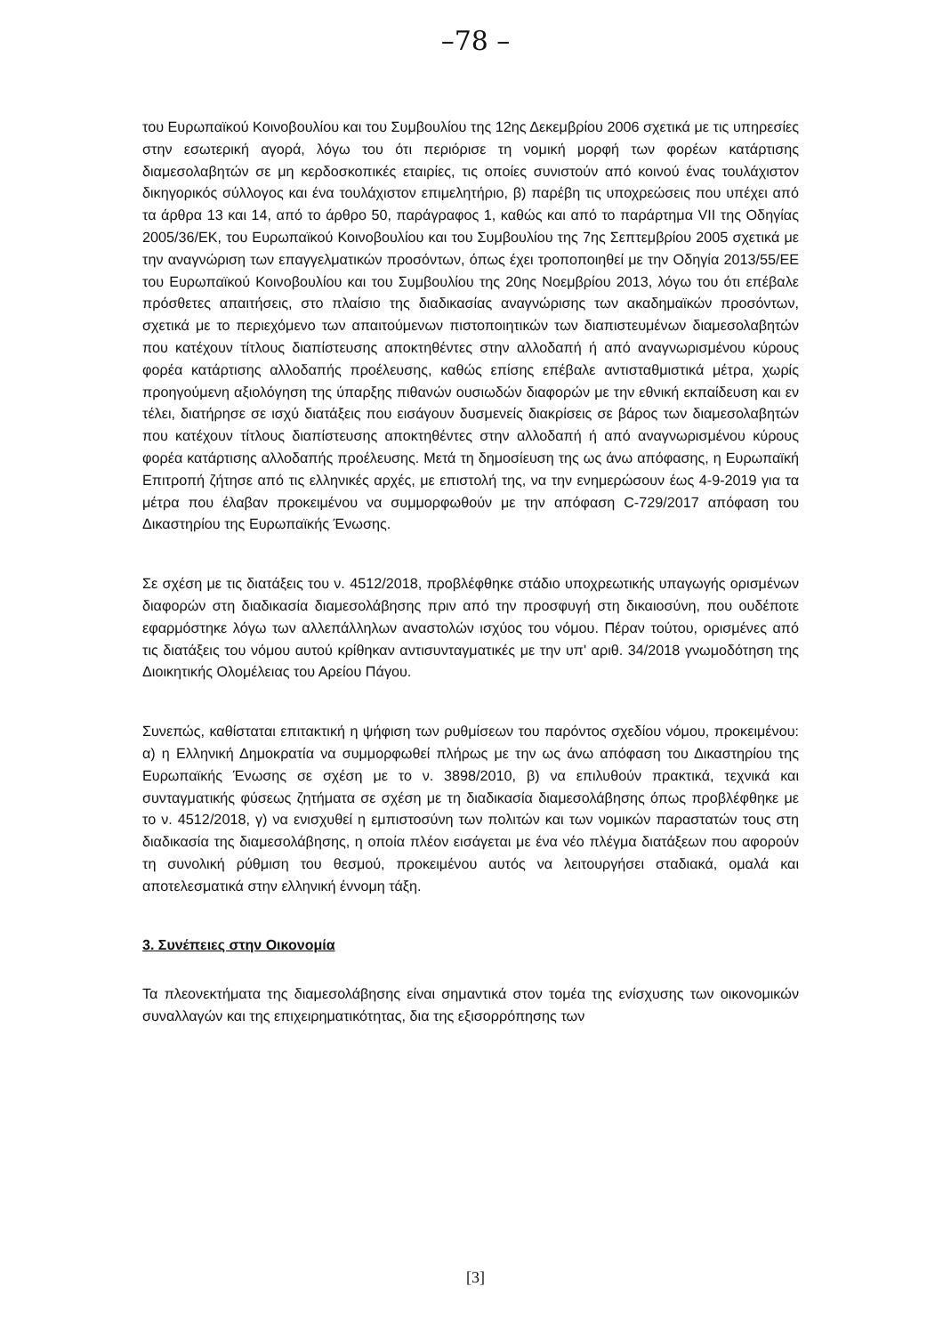–78 –
του Ευρωπαϊκού Κοινοβουλίου και του Συμβουλίου της 12ης Δεκεμβρίου 2006 σχετικά με τις υπηρεσίες στην εσωτερική αγορά, λόγω του ότι περιόρισε τη νομική μορφή των φορέων κατάρτισης διαμεσολαβητών σε μη κερδοσκοπικές εταιρίες, τις οποίες συνιστούν από κοινού ένας τουλάχιστον δικηγορικός σύλλογος και ένα τουλάχιστον επιμελητήριο, β) παρέβη τις υποχρεώσεις που υπέχει από τα άρθρα 13 και 14, από το άρθρο 50, παράγραφος 1, καθώς και από το παράρτημα VII της Οδηγίας 2005/36/ΕΚ, του Ευρωπαϊκού Κοινοβουλίου και του Συμβουλίου της 7ης Σεπτεμβρίου 2005 σχετικά με την αναγνώριση των επαγγελματικών προσόντων, όπως έχει τροποποιηθεί με την Οδηγία 2013/55/ΕΕ του Ευρωπαϊκού Κοινοβουλίου και του Συμβουλίου της 20ης Νοεμβρίου 2013, λόγω του ότι επέβαλε πρόσθετες απαιτήσεις, στο πλαίσιο της διαδικασίας αναγνώρισης των ακαδημαϊκών προσόντων, σχετικά με το περιεχόμενο των απαιτούμενων πιστοποιητικών των διαπιστευμένων διαμεσολαβητών που κατέχουν τίτλους διαπίστευσης αποκτηθέντες στην αλλοδαπή ή από αναγνωρισμένου κύρους φορέα κατάρτισης αλλοδαπής προέλευσης, καθώς επίσης επέβαλε αντισταθμιστικά μέτρα, χωρίς προηγούμενη αξιολόγηση της ύπαρξης πιθανών ουσιωδών διαφορών με την εθνική εκπαίδευση και εν τέλει, διατήρησε σε ισχύ διατάξεις που εισάγουν δυσμενείς διακρίσεις σε βάρος των διαμεσολαβητών που κατέχουν τίτλους διαπίστευσης αποκτηθέντες στην αλλοδαπή ή από αναγνωρισμένου κύρους φορέα κατάρτισης αλλοδαπής προέλευσης. Μετά τη δημοσίευση της ως άνω απόφασης, η Ευρωπαϊκή Επιτροπή ζήτησε από τις ελληνικές αρχές, με επιστολή της, να την ενημερώσουν έως 4-9-2019 για τα μέτρα που έλαβαν προκειμένου να συμμορφωθούν με την απόφαση C-729/2017 απόφαση του Δικαστηρίου της Ευρωπαϊκής Ένωσης.
Σε σχέση με τις διατάξεις του ν. 4512/2018, προβλέφθηκε στάδιο υποχρεωτικής υπαγωγής ορισμένων διαφορών στη διαδικασία διαμεσολάβησης πριν από την προσφυγή στη δικαιοσύνη, που ουδέποτε εφαρμόστηκε λόγω των αλλεπάλληλων αναστολών ισχύος του νόμου. Πέραν τούτου, ορισμένες από τις διατάξεις του νόμου αυτού κρίθηκαν αντισυνταγματικές με την υπ' αριθ. 34/2018 γνωμοδότηση της Διοικητικής Ολομέλειας του Αρείου Πάγου.
Συνεπώς, καθίσταται επιτακτική η ψήφιση των ρυθμίσεων του παρόντος σχεδίου νόμου, προκειμένου: α) η Ελληνική Δημοκρατία να συμμορφωθεί πλήρως με την ως άνω απόφαση του Δικαστηρίου της Ευρωπαϊκής Ένωσης σε σχέση με το ν. 3898/2010, β) να επιλυθούν πρακτικά, τεχνικά και συνταγματικής φύσεως ζητήματα σε σχέση με τη διαδικασία διαμεσολάβησης όπως προβλέφθηκε με το ν. 4512/2018, γ) να ενισχυθεί η εμπιστοσύνη των πολιτών και των νομικών παραστατών τους στη διαδικασία της διαμεσολάβησης, η οποία πλέον εισάγεται με ένα νέο πλέγμα διατάξεων που αφορούν τη συνολική ρύθμιση του θεσμού, προκειμένου αυτός να λειτουργήσει σταδιακά, ομαλά και αποτελεσματικά στην ελληνική έννομη τάξη.
3. Συνέπειες στην Οικονομία
Τα πλεονεκτήματα της διαμεσολάβησης είναι σημαντικά στον τομέα της ενίσχυσης των οικονομικών συναλλαγών και της επιχειρηματικότητας, δια της εξισορρόπησης των
[3]